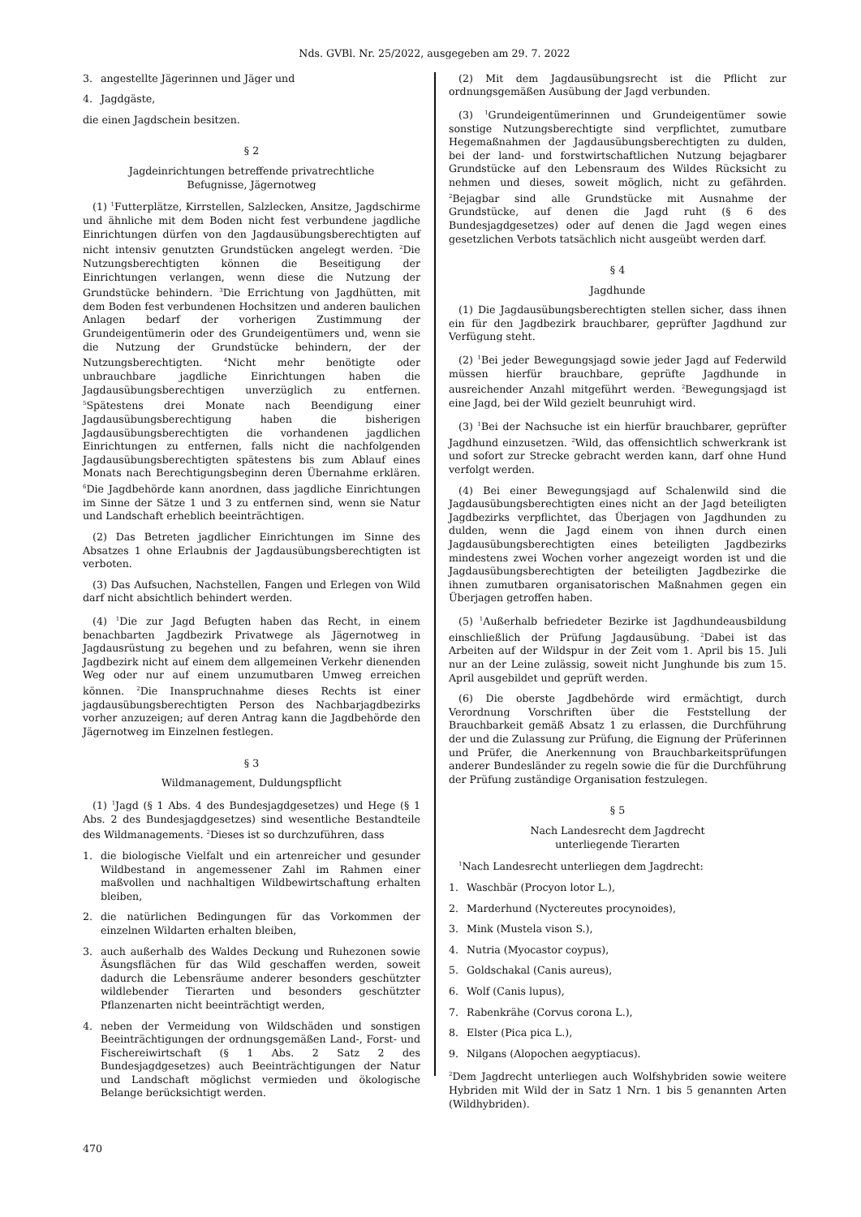Nds. GVBl. Nr. 25/2022, ausgegeben am 29. 7. 2022
3. angestellte Jägerinnen und Jäger und
4. Jagdgäste,
die einen Jagdschein besitzen.
§ 2
Jagdeinrichtungen betreffende privatrechtliche
Befugnisse, Jägernotweg
(1) <sup>1</sup>Futterplätze, Kirrstellen, Salzlecken, Ansitze, Jagdschirme und ähnliche mit dem Boden nicht fest verbundene jagdliche Einrichtungen dürfen von den Jagdausübungsberechtigten auf nicht intensiv genutzten Grundstücken angelegt werden. <sup>2</sup>Die Nutzungsberechtigten können die Beseitigung der Einrichtungen verlangen, wenn diese die Nutzung der Grundstücke behindern. <sup>3</sup>Die Errichtung von Jagdhütten, mit dem Boden fest verbundenen Hochsitzen und anderen baulichen Anlagen bedarf der vorherigen Zustimmung der Grundeigentümerin oder des Grundeigentümers und, wenn sie die Nutzung der Grundstücke behindern, der der Nutzungsberechtigten. <sup>4</sup>Nicht mehr benötigte oder unbrauchbare jagdliche Einrichtungen haben die Jagdausübungsberechtigen unverzüglich zu entfernen. <sup>5</sup>Spätestens drei Monate nach Beendigung einer Jagdausübungsberechtigung haben die bisherigen Jagdausübungsberechtigten die vorhandenen jagdlichen Einrichtungen zu entfernen, falls nicht die nachfolgenden Jagdausübungsberechtigten spätestens bis zum Ablauf eines Monats nach Berechtigungsbeginn deren Übernahme erklären. <sup>6</sup>Die Jagdbehörde kann anordnen, dass jagdliche Einrichtungen im Sinne der Sätze 1 und 3 zu entfernen sind, wenn sie Natur und Landschaft erheblich beeinträchtigen.
(2) Das Betreten jagdlicher Einrichtungen im Sinne des Absatzes 1 ohne Erlaubnis der Jagdausübungsberechtigten ist verboten.
(3) Das Aufsuchen, Nachstellen, Fangen und Erlegen von Wild darf nicht absichtlich behindert werden.
(4) <sup>1</sup>Die zur Jagd Befugten haben das Recht, in einem benachbarten Jagdbezirk Privatwege als Jägernotweg in Jagdausrüstung zu begehen und zu befahren, wenn sie ihren Jagdbezirk nicht auf einem dem allgemeinen Verkehr dienenden Weg oder nur auf einem unzumutbaren Umweg erreichen können. <sup>2</sup>Die Inanspruchnahme dieses Rechts ist einer jagdausübungsberechtigten Person des Nachbarjagdbezirks vorher anzuzeigen; auf deren Antrag kann die Jagdbehörde den Jägernotweg im Einzelnen festlegen.
§ 3
Wildmanagement, Duldungspflicht
(1) <sup>1</sup>Jagd (§ 1 Abs. 4 des Bundesjagdgesetzes) und Hege (§ 1 Abs. 2 des Bundesjagdgesetzes) sind wesentliche Bestandteile des Wildmanagements. <sup>2</sup>Dieses ist so durchzuführen, dass
1. die biologische Vielfalt und ein artenreicher und gesunder Wildbestand in angemessener Zahl im Rahmen einer maßvollen und nachhaltigen Wildbewirtschaftung erhalten bleiben,
2. die natürlichen Bedingungen für das Vorkommen der einzelnen Wildarten erhalten bleiben,
3. auch außerhalb des Waldes Deckung und Ruhezonen sowie Äsungsflächen für das Wild geschaffen werden, soweit dadurch die Lebensräume anderer besonders geschützter wildlebender Tierarten und besonders geschützter Pflanzenarten nicht beeinträchtigt werden,
4. neben der Vermeidung von Wildschäden und sonstigen Beeinträchtigungen der ordnungsgemäßen Land-, Forst- und Fischereiwirtschaft (§ 1 Abs. 2 Satz 2 des Bundesjagdgesetzes) auch Beeinträchtigungen der Natur und Landschaft möglichst vermieden und ökologische Belange berücksichtigt werden.
(2) Mit dem Jagdausübungsrecht ist die Pflicht zur ordnungsgemäßen Ausübung der Jagd verbunden.
(3) <sup>1</sup>Grundeigentümerinnen und Grundeigentümer sowie sonstige Nutzungsberechtigte sind verpflichtet, zumutbare Hegemaßnahmen der Jagdausübungsberechtigten zu dulden, bei der land- und forstwirtschaftlichen Nutzung bejagbarer Grundstücke auf den Lebensraum des Wildes Rücksicht zu nehmen und dieses, soweit möglich, nicht zu gefährden. <sup>2</sup>Bejagbar sind alle Grundstücke mit Ausnahme der Grundstücke, auf denen die Jagd ruht (§ 6 des Bundesjagdgesetzes) oder auf denen die Jagd wegen eines gesetzlichen Verbots tatsächlich nicht ausgeübt werden darf.
§ 4
Jagdhunde
(1) Die Jagdausübungsberechtigten stellen sicher, dass ihnen ein für den Jagdbezirk brauchbarer, geprüfter Jagdhund zur Verfügung steht.
(2) <sup>1</sup>Bei jeder Bewegungsjagd sowie jeder Jagd auf Federwild müssen hierfür brauchbare, geprüfte Jagdhunde in ausreichender Anzahl mitgeführt werden. <sup>2</sup>Bewegungsjagd ist eine Jagd, bei der Wild gezielt beunruhigt wird.
(3) <sup>1</sup>Bei der Nachsuche ist ein hierfür brauchbarer, geprüfter Jagdhund einzusetzen. <sup>2</sup>Wild, das offensichtlich schwerkrank ist und sofort zur Strecke gebracht werden kann, darf ohne Hund verfolgt werden.
(4) Bei einer Bewegungsjagd auf Schalenwild sind die Jagdausübungsberechtigten eines nicht an der Jagd beteiligten Jagdbezirks verpflichtet, das Überjagen von Jagdhunden zu dulden, wenn die Jagd einem von ihnen durch einen Jagdausübungsberechtigten eines beteiligten Jagdbezirks mindestens zwei Wochen vorher angezeigt worden ist und die Jagdausübungsberechtigten der beteiligten Jagdbezirke die ihnen zumutbaren organisatorischen Maßnahmen gegen ein Überjagen getroffen haben.
(5) <sup>1</sup>Außerhalb befriedeter Bezirke ist Jagdhundeausbildung einschließlich der Prüfung Jagdausübung. <sup>2</sup>Dabei ist das Arbeiten auf der Wildspur in der Zeit vom 1. April bis 15. Juli nur an der Leine zulässig, soweit nicht Junghunde bis zum 15. April ausgebildet und geprüft werden.
(6) Die oberste Jagdbehörde wird ermächtigt, durch Verordnung Vorschriften über die Feststellung der Brauchbarkeit gemäß Absatz 1 zu erlassen, die Durchführung der und die Zulassung zur Prüfung, die Eignung der Prüferinnen und Prüfer, die Anerkennung von Brauchbarkeitsprüfungen anderer Bundesländer zu regeln sowie die für die Durchführung der Prüfung zuständige Organisation festzulegen.
§ 5
Nach Landesrecht dem Jagdrecht
unterliegende Tierarten
<sup>1</sup> Nach Landesrecht unterliegen dem Jagdrecht:
1. Waschbär (Procyon lotor L.),
2. Marderhund (Nyctereutes procynoides),
3. Mink (Mustela vison S.),
4. Nutria (Myocastor coypus),
5. Goldschakal (Canis aureus),
6. Wolf (Canis lupus),
7. Rabenkrähe (Corvus corona L.),
8. Elster (Pica pica L.),
9. Nilgans (Alopochen aegyptiacus).
<sup>2</sup> Dem Jagdrecht unterliegen auch Wolfshybriden sowie weitere Hybriden mit Wild der in Satz 1 Nrn. 1 bis 5 genannten Arten (Wildhybriden).
470